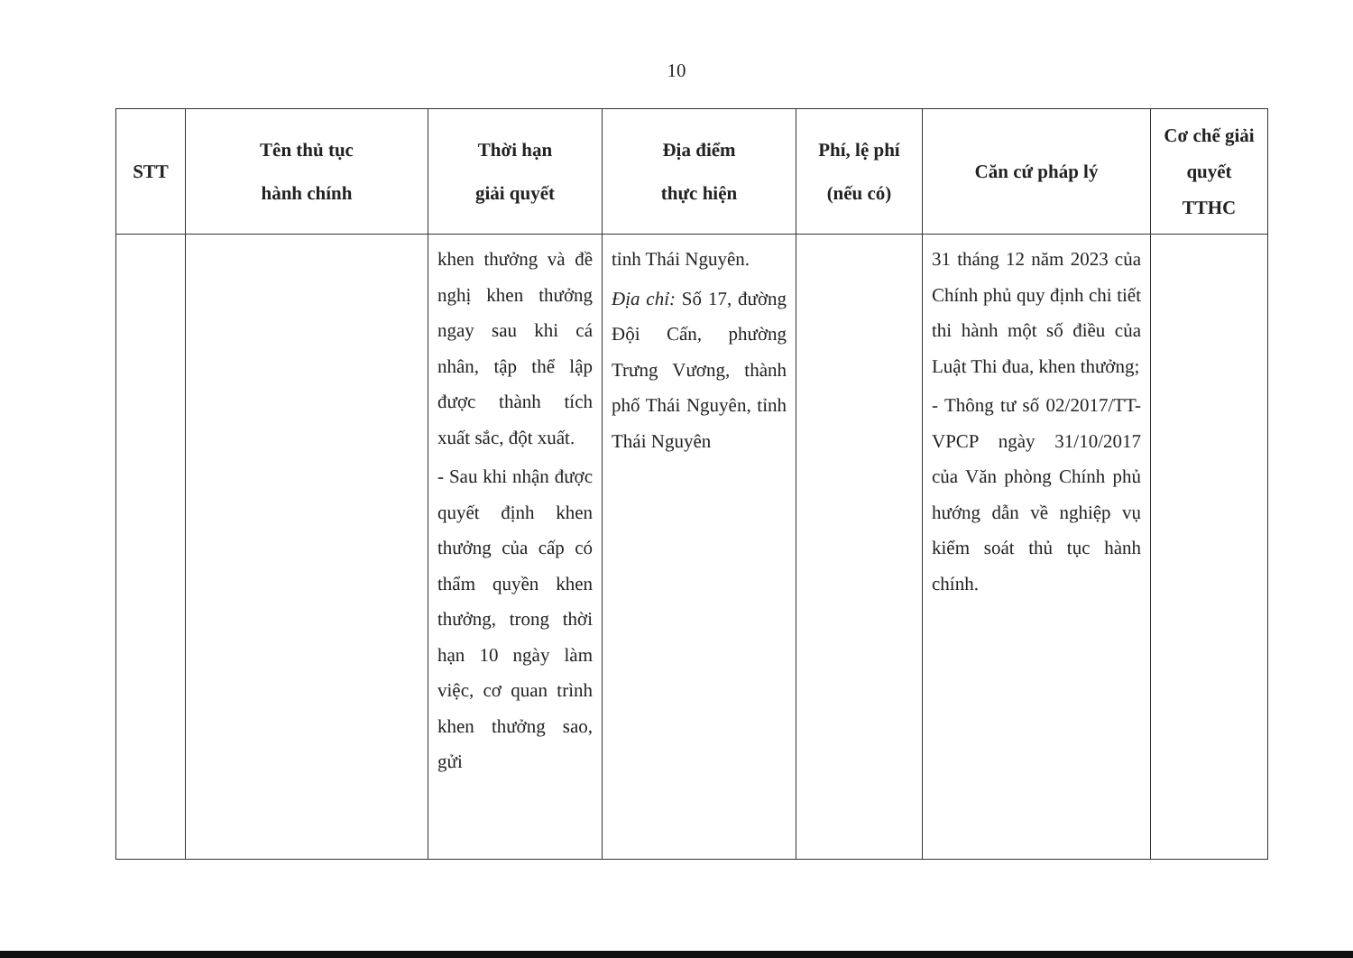10
| STT | Tên thủ tục hành chính | Thời hạn giải quyết | Địa điểm thực hiện | Phí, lệ phí (nếu có) | Căn cứ pháp lý | Cơ chế giải quyết TTHC |
| --- | --- | --- | --- | --- | --- | --- |
| | | khen thưởng và đề nghị khen thưởng ngay sau khi cá nhân, tập thể lập được thành tích xuất sắc, đột xuất. - Sau khi nhận được quyết định khen thưởng của cấp có thẩm quyền khen thưởng, trong thời hạn 10 ngày làm việc, cơ quan trình khen thưởng sao, gửi | tỉnh Thái Nguyên. Địa chỉ: Số 17, đường Đội Cấn, phường Trưng Vương, thành phố Thái Nguyên, tỉnh Thái Nguyên | | 31 tháng 12 năm 2023 của Chính phủ quy định chi tiết thi hành một số điều của Luật Thi đua, khen thưởng; - Thông tư số 02/2017/TT-VPCP ngày 31/10/2017 của Văn phòng Chính phủ hướng dẫn về nghiệp vụ kiểm soát thủ tục hành chính. | |